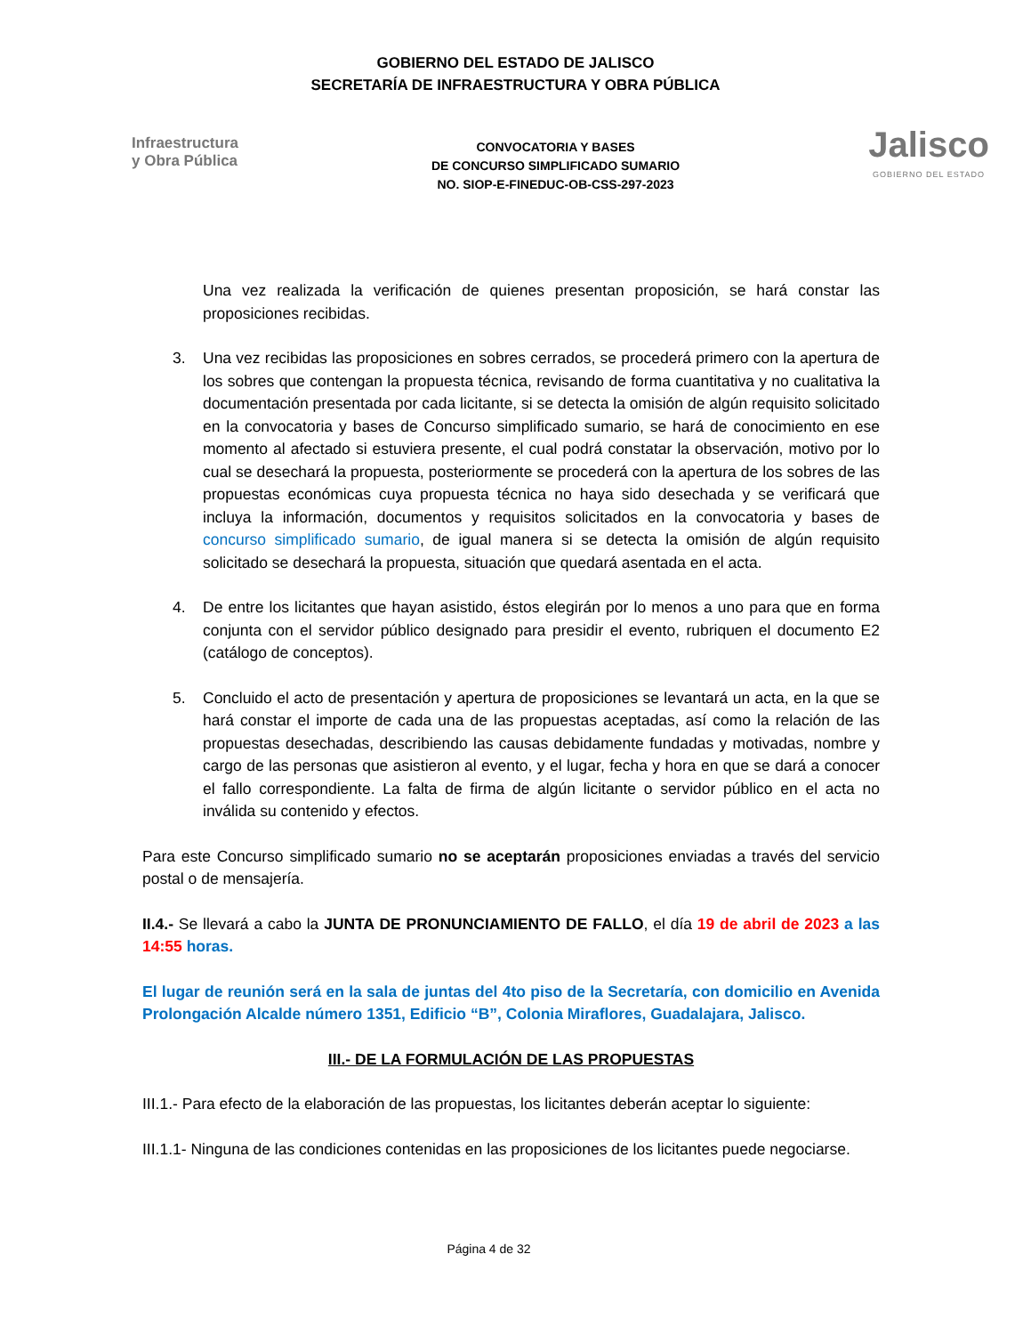GOBIERNO DEL ESTADO DE JALISCO
SECRETARÍA DE INFRAESTRUCTURA Y OBRA PÚBLICA
Infraestructura
y Obra Pública
CONVOCATORIA Y BASES
DE CONCURSO SIMPLIFICADO SUMARIO
NO. SIOP-E-FINEDUC-OB-CSS-297-2023
Jalisco
GOBIERNO DEL ESTADO
Una vez realizada la verificación de quienes presentan proposición, se hará constar las proposiciones recibidas.
3. Una vez recibidas las proposiciones en sobres cerrados, se procederá primero con la apertura de los sobres que contengan la propuesta técnica, revisando de forma cuantitativa y no cualitativa la documentación presentada por cada licitante, si se detecta la omisión de algún requisito solicitado en la convocatoria y bases de Concurso simplificado sumario, se hará de conocimiento en ese momento al afectado si estuviera presente, el cual podrá constatar la observación, motivo por lo cual se desechará la propuesta, posteriormente se procederá con la apertura de los sobres de las propuestas económicas cuya propuesta técnica no haya sido desechada y se verificará que incluya la información, documentos y requisitos solicitados en la convocatoria y bases de concurso simplificado sumario, de igual manera si se detecta la omisión de algún requisito solicitado se desechará la propuesta, situación que quedará asentada en el acta.
4. De entre los licitantes que hayan asistido, éstos elegirán por lo menos a uno para que en forma conjunta con el servidor público designado para presidir el evento, rubriquen el documento E2 (catálogo de conceptos).
5. Concluido el acto de presentación y apertura de proposiciones se levantará un acta, en la que se hará constar el importe de cada una de las propuestas aceptadas, así como la relación de las propuestas desechadas, describiendo las causas debidamente fundadas y motivadas, nombre y cargo de las personas que asistieron al evento, y el lugar, fecha y hora en que se dará a conocer el fallo correspondiente. La falta de firma de algún licitante o servidor público en el acta no inválida su contenido y efectos.
Para este Concurso simplificado sumario no se aceptarán proposiciones enviadas a través del servicio postal o de mensajería.
II.4.- Se llevará a cabo la JUNTA DE PRONUNCIAMIENTO DE FALLO, el día 19 de abril de 2023 a las 14:55 horas.
El lugar de reunión será en la sala de juntas del 4to piso de la Secretaría, con domicilio en Avenida Prolongación Alcalde número 1351, Edificio “B”, Colonia Miraflores, Guadalajara, Jalisco.
III.- DE LA FORMULACIÓN DE LAS PROPUESTAS
III.1.- Para efecto de la elaboración de las propuestas, los licitantes deberán aceptar lo siguiente:
III.1.1- Ninguna de las condiciones contenidas en las proposiciones de los licitantes puede negociarse.
Página 4 de 32